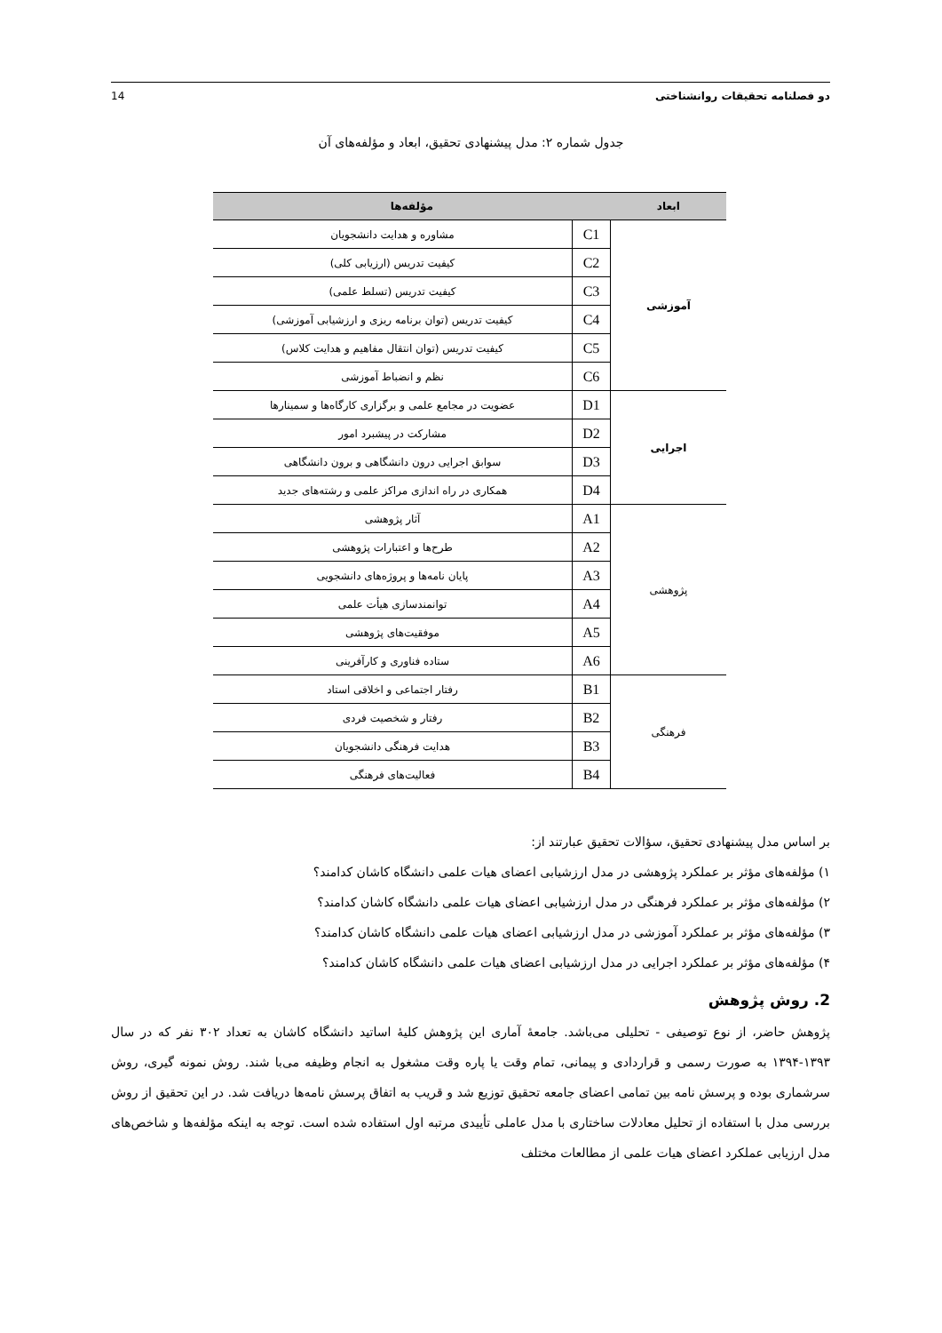دو فصلنامه تحقیقات روانشناختی 14
جدول شماره ۲: مدل پیشنهادی تحقیق، ابعاد و مؤلفه‌های آن
| ابعاد | مؤلفه‌ها | |
| --- | --- | --- |
| آموزشی | C1 | مشاوره و هدایت دانشجویان |
| | C2 | کیفیت تدریس (ارزیابی کلی) |
| | C3 | کیفیت تدریس (تسلط علمی) |
| | C4 | کیفیت تدریس (توان برنامه ریزی و ارزشیابی آموزشی) |
| | C5 | کیفیت تدریس (توان انتقال مفاهیم و هدایت کلاس) |
| | C6 | نظم و انضباط آموزشی |
| اجرایی | D1 | عضویت در مجامع علمی و برگزاری کارگاه‌ها و سمینارها |
| | D2 | مشارکت در پیشبرد امور |
| | D3 | سوابق اجرایی درون دانشگاهی و برون دانشگاهی |
| | D4 | همکاری در راه اندازی مراکز علمی و رشته‌های جدید |
| پژوهشی | A1 | آثار پژوهشی |
| | A2 | طرح‌ها و اعتبارات پژوهشی |
| | A3 | پایان نامه‌ها و پروژه‌های دانشجویی |
| | A4 | توانمندسازی هیأت علمی |
| | A5 | موفقیت‌های پژوهشی |
| | A6 | ستاده فناوری و کارآفرینی |
| فرهنگی | B1 | رفتار اجتماعی و اخلاقی استاد |
| | B2 | رفتار و شخصیت فردی |
| | B3 | هدایت فرهنگی دانشجویان |
| | B4 | فعالیت‌های فرهنگی |
بر اساس مدل پیشنهادی تحقیق، سؤالات تحقیق عبارتند از:
۱) مؤلفه‌های مؤثر بر عملکرد پژوهشی در مدل ارزشیابی اعضای هیات علمی دانشگاه کاشان کدامند؟
۲) مؤلفه‌های مؤثر بر عملکرد فرهنگی در مدل ارزشیابی اعضای هیات علمی دانشگاه کاشان کدامند؟
۳) مؤلفه‌های مؤثر بر عملکرد آموزشی در مدل ارزشیابی اعضای هیات علمی دانشگاه کاشان کدامند؟
۴) مؤلفه‌های مؤثر بر عملکرد اجرایی در مدل ارزشیابی اعضای هیات علمی دانشگاه کاشان کدامند؟
2. روش پژوهش
پژوهش حاضر، از نوع توصیفی - تحلیلی می‌باشد. جامعهٔ آماری این پژوهش کلیهٔ اساتید دانشگاه کاشان به تعداد ۳۰۲ نفر که در سال ۱۳۹۳-۱۳۹۴ به صورت رسمی و قراردادی و پیمانی، تمام وقت یا پاره وقت مشغول به انجام وظیفه می‌با شند. روش نمونه گیری، روش سرشماری بوده و پرسش نامه بین تمامی اعضای جامعه تحقیق توزیع شد و قریب به اتفاق پرسش نامه‌ها دریافت شد. در این تحقیق از روش بررسی مدل با استفاده از تحلیل معادلات ساختاری با مدل عاملی تأییدی مرتبه اول استفاده شده است. توجه به اینکه مؤلفه‌ها و شاخص‌های مدل ارزیابی عملکرد اعضای هیات علمی از مطالعات مختلف